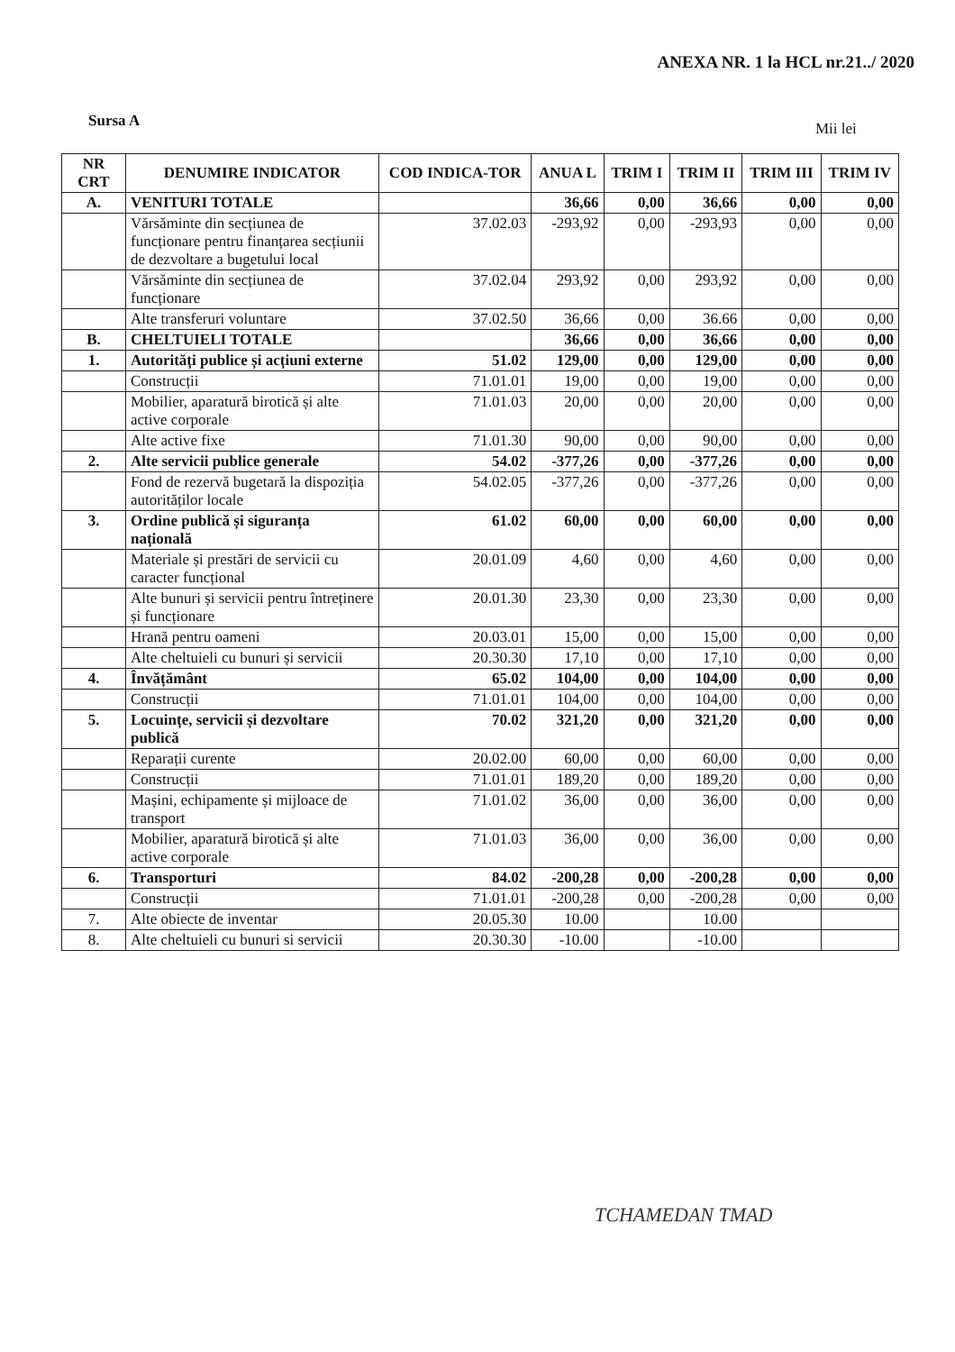ANEXA NR. 1 la HCL nr.21../ 2020
Sursa A Mii lei
| NR CRT | DENUMIRE INDICATOR | COD INDICA-TOR | ANUA L | TRIM I | TRIM II | TRIM III | TRIM IV |
| --- | --- | --- | --- | --- | --- | --- | --- |
| A. | VENITURI TOTALE | | 36,66 | 0,00 | 36,66 | 0,00 | 0,00 |
| | Vărsăminte din secțiunea de funcționare pentru finanțarea secțiunii de dezvoltare a bugetului local | 37.02.03 | -293,92 | 0,00 | -293,93 | 0,00 | 0,00 |
| | Vărsăminte din secțiunea de funcționare | 37.02.04 | 293,92 | 0,00 | 293,92 | 0,00 | 0,00 |
| | Alte transferuri voluntare | 37.02.50 | 36,66 | 0,00 | 36.66 | 0,00 | 0,00 |
| B. | CHELTUIELI TOTALE | | 36,66 | 0,00 | 36,66 | 0,00 | 0,00 |
| 1. | Autorități publice și acțiuni externe | 51.02 | 129,00 | 0,00 | 129,00 | 0,00 | 0,00 |
| | Construcții | 71.01.01 | 19,00 | 0,00 | 19,00 | 0,00 | 0,00 |
| | Mobilier, aparatură birotică și alte active corporale | 71.01.03 | 20,00 | 0,00 | 20,00 | 0,00 | 0,00 |
| | Alte active fixe | 71.01.30 | 90,00 | 0,00 | 90,00 | 0,00 | 0,00 |
| 2. | Alte servicii publice generale | 54.02 | -377,26 | 0,00 | -377,26 | 0,00 | 0,00 |
| | Fond de rezervă bugetară la dispoziția autorităților locale | 54.02.05 | -377,26 | 0,00 | -377,26 | 0,00 | 0,00 |
| 3. | Ordine publică și siguranța națională | 61.02 | 60,00 | 0,00 | 60,00 | 0,00 | 0,00 |
| | Materiale și prestări de servicii cu caracter funcțional | 20.01.09 | 4,60 | 0,00 | 4,60 | 0,00 | 0,00 |
| | Alte bunuri și servicii pentru întreținere și funcționare | 20.01.30 | 23,30 | 0,00 | 23,30 | 0,00 | 0,00 |
| | Hrană pentru oameni | 20.03.01 | 15,00 | 0,00 | 15,00 | 0,00 | 0,00 |
| | Alte cheltuieli cu bunuri și servicii | 20.30.30 | 17,10 | 0,00 | 17,10 | 0,00 | 0,00 |
| 4. | Învățământ | 65.02 | 104,00 | 0,00 | 104,00 | 0,00 | 0,00 |
| | Construcții | 71.01.01 | 104,00 | 0,00 | 104,00 | 0,00 | 0,00 |
| 5. | Locuințe, servicii și dezvoltare publică | 70.02 | 321,20 | 0,00 | 321,20 | 0,00 | 0,00 |
| | Reparații curente | 20.02.00 | 60,00 | 0,00 | 60,00 | 0,00 | 0,00 |
| | Construcții | 71.01.01 | 189,20 | 0,00 | 189,20 | 0,00 | 0,00 |
| | Mașini, echipamente și mijloace de transport | 71.01.02 | 36,00 | 0,00 | 36,00 | 0,00 | 0,00 |
| | Mobilier, aparatură birotică și alte active corporale | 71.01.03 | 36,00 | 0,00 | 36,00 | 0,00 | 0,00 |
| 6. | Transporturi | 84.02 | -200,28 | 0,00 | -200,28 | 0,00 | 0,00 |
| | Construcții | 71.01.01 | -200,28 | 0,00 | -200,28 | 0,00 | 0,00 |
| 7. | Alte obiecte de inventar | 20.05.30 | 10.00 | | 10.00 | | |
| 8. | Alte cheltuieli cu bunuri si servicii | 20.30.30 | -10.00 | | -10.00 | | |
TCHAMEDAN TMAD